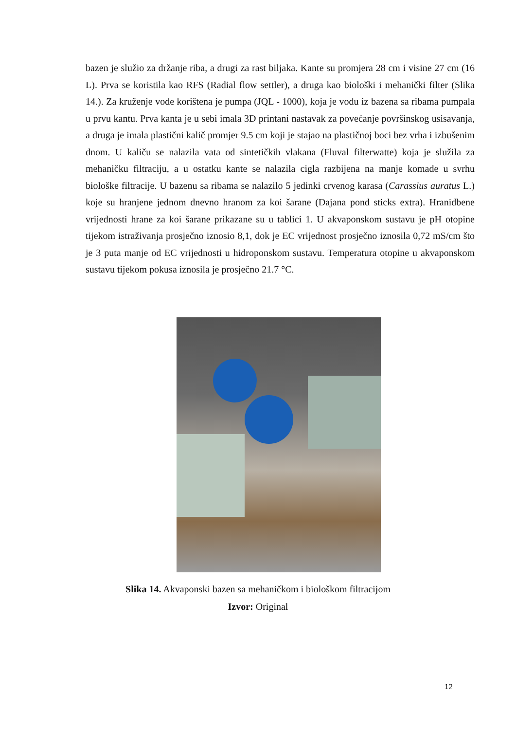bazen je služio za držanje riba, a drugi za rast biljaka. Kante su promjera 28 cm i visine 27 cm (16 L). Prva se koristila kao RFS (Radial flow settler), a druga kao biološki i mehanički filter (Slika 14.). Za kruženje vode korištena je pumpa (JQL - 1000), koja je vodu iz bazena sa ribama pumpala u prvu kantu. Prva kanta je u sebi imala 3D printani nastavak za povećanje površinskog usisavanja, a druga je imala plastični kalič promjer 9.5 cm koji je stajao na plastičnoj boci bez vrha i izbušenim dnom. U kaliču se nalazila vata od sintetičkih vlakana (Fluval filterwatte) koja je služila za mehaničku filtraciju, a u ostatku kante se nalazila cigla razbijena na manje komade u svrhu biološke filtracije. U bazenu sa ribama se nalazilo 5 jedinki crvenog karasa (Carassius auratus L.) koje su hranjene jednom dnevno hranom za koi šarane (Dajana pond sticks extra). Hranidbene vrijednosti hrane za koi šarane prikazane su u tablici 1. U akvaponskom sustavu je pH otopine tijekom istraživanja prosječno iznosio 8,1, dok je EC vrijednost prosječno iznosila 0,72 mS/cm što je 3 puta manje od EC vrijednosti u hidroponskom sustavu. Temperatura otopine u akvaponskom sustavu tijekom pokusa iznosila je prosječno 21.7 °C.
Slika 14. Akvaponski bazen sa mehaničkom i biološkom filtracijom
Izvor: Original
12